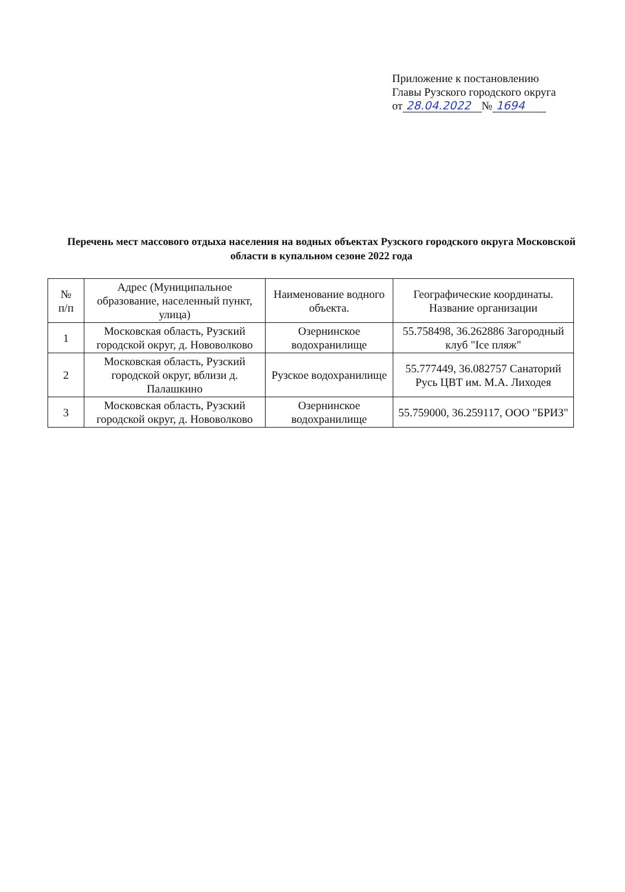Приложение к постановлению
Главы Рузского городского округа
от 28.04.2022 № 1694
Перечень мест массового отдыха населения на водных объектах Рузского городского округа Московской области в купальном сезоне 2022 года
| № п/п | Адрес (Муниципальное образование, населенный пункт, улица) | Наименование водного объекта. | Географические координаты. Название организации |
| --- | --- | --- | --- |
| 1 | Московская область, Рузский городской округ, д. Нововолково | Озернинское водохранилище | 55.758498, 36.262886 Загородный клуб "Ice пляж" |
| 2 | Московская область, Рузский городской округ, вблизи д. Палашкино | Рузское водохранилище | 55.777449, 36.082757 Санаторий Русь ЦВТ им. М.А. Лиходея |
| 3 | Московская область, Рузский городской округ, д. Нововолково | Озернинское водохранилище | 55.759000, 36.259117, ООО "БРИЗ" |